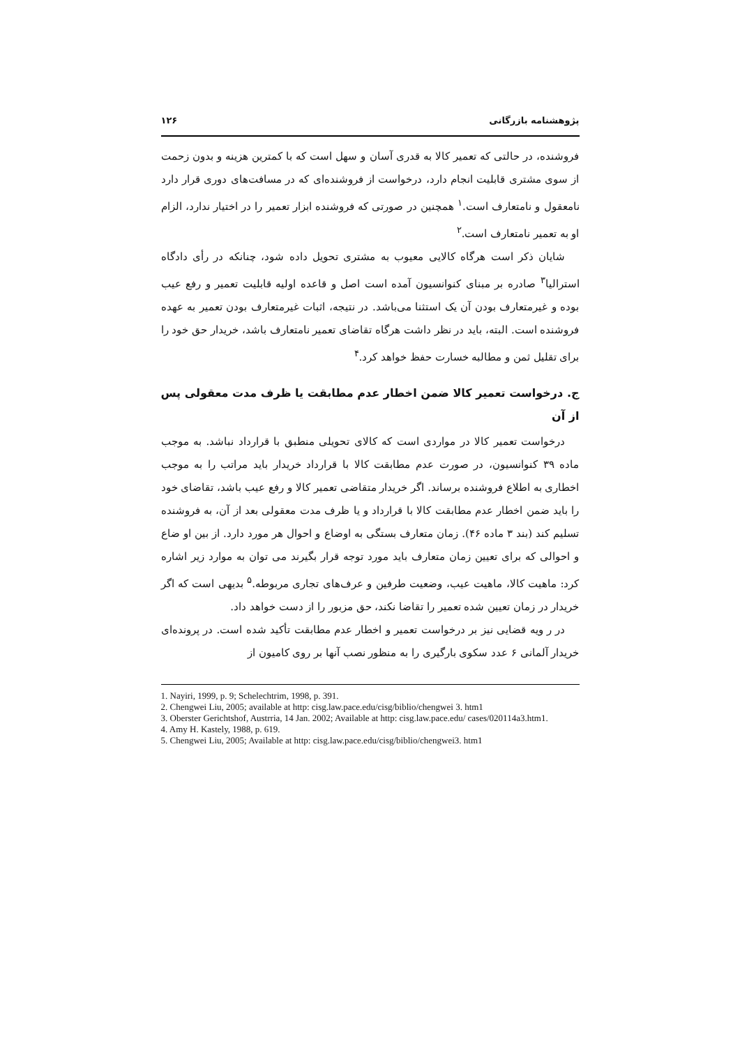پژوهشنامه بازرگانی ۱۲۶
فروشنده، در حالتی که تعمیر کالا به قدری آسان و سهل است که با کمترین هزینه و بدون زحمت از سوی مشتری قابلیت انجام دارد، درخواست از فروشنده‌ای که در مسافت‌های دوری قرار دارد نامعقول و نامتعارف است.<sup>۱</sup> همچنین در صورتی که فروشنده ابزار تعمیر را در اختیار ندارد، الزام او به تعمیر نامتعارف است.<sup>۲</sup>
شایان ذکر است هرگاه کالایی معیوب به مشتری تحویل داده شود، چنانکه در رأی دادگاه استرالیا<sup>۳</sup> صادره بر مبنای کنوانسیون آمده است اصل و قاعده اولیه قابلیت تعمیر و رفع عیب بوده و غیرمتعارف بودن آن یک استثنا می‌باشد. در نتیجه، اثبات غیرمتعارف بودن تعمیر به عهده فروشنده است. البته، باید در نظر داشت هرگاه تقاضای تعمیر نامتعارف باشد، خریدار حق خود را برای تقلیل ثمن و مطالبه خسارت حفظ خواهد کرد.<sup>۴</sup>
ج. درخواست تعمیر کالا ضمن اخطار عدم مطابقت یا ظرف مدت معقولی پس از آن
درخواست تعمیر کالا در مواردی است که کالای تحویلی منطبق با قرارداد نباشد. به موجب ماده ۳۹ کنوانسیون، در صورت عدم مطابقت کالا با قرارداد خریدار باید مراتب را به موجب اخطاری به اطلاع فروشنده برساند. اگر خریدار متقاضی تعمیر کالا و رفع عیب باشد، تقاضای خود را باید ضمن اخطار عدم مطابقت کالا با قرارداد و یا ظرف مدت معقولی بعد از آن، به فروشنده تسلیم کند (بند ۳ ماده ۴۶). زمان متعارف بستگی به اوضاع و احوال هر مورد دارد. از بین او ضاع و احوالی که برای تعیین زمان متعارف باید مورد توجه قرار بگیرند می توان به موارد زیر اشاره کرد: ماهیت کالا، ماهیت عیب، وضعیت طرفین و عرف‌های تجاری مربوطه.<sup>۵</sup> بدیهی است که اگر خریدار در زمان تعیین شده تعمیر را تقاضا نکند، حق مزبور را از دست خواهد داد.
در ر ویه قضایی نیز بر درخواست تعمیر و اخطار عدم مطابقت تأکید شده است. در پرونده‌ای خریدار آلمانی ۶ عدد سکوی بارگیری را به منظور نصب آنها بر روی کامیون از
1. Nayiri, 1999, p. 9; Schelechtrim, 1998, p. 391.
2. Chengwei Liu, 2005; available at http: cisg.law.pace.edu/cisg/biblio/chengwei 3. htm1
3. Oberster Gerichtshof, Austrria, 14 Jan. 2002; Available at http: cisg.law.pace.edu/ cases/020114a3.htm1.
4. Amy H. Kastely, 1988, p. 619.
5. Chengwei Liu, 2005; Available at http: cisg.law.pace.edu/cisg/biblio/chengwei3. htm1